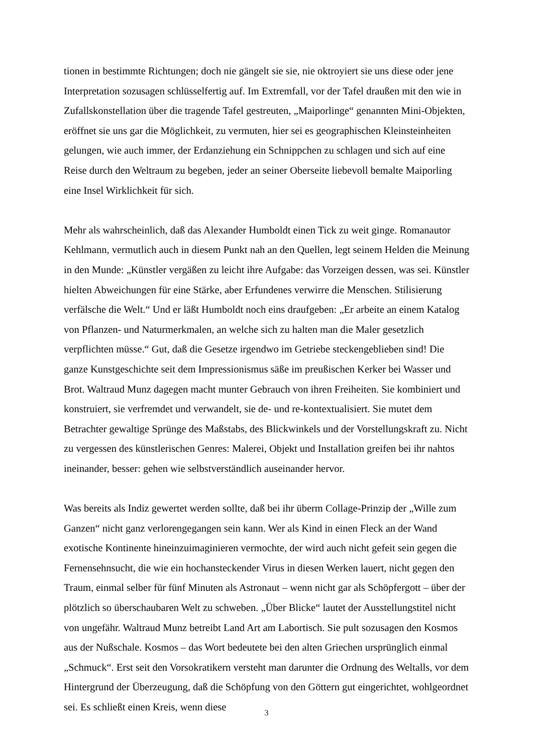tionen in bestimmte Richtungen; doch nie gängelt sie sie, nie oktroyiert sie uns diese oder jene Interpretation sozusagen schlüsselfertig auf. Im Extremfall, vor der Tafel draußen mit den wie in Zufallskonstellation über die tragende Tafel gestreuten, „Maiporlinge“ genannten Mini-Objekten, eröffnet sie uns gar die Möglichkeit, zu vermuten, hier sei es geographischen Kleinsteinheiten gelungen, wie auch immer, der Erdanziehung ein Schnippchen zu schlagen und sich auf eine Reise durch den Weltraum zu begeben, jeder an seiner Oberseite liebevoll bemalte Maiporling eine Insel Wirklichkeit für sich.
Mehr als wahrscheinlich, daß das Alexander Humboldt einen Tick zu weit ginge. Romanautor Kehlmann, vermutlich auch in diesem Punkt nah an den Quellen, legt seinem Helden die Meinung in den Munde: „Künstler vergäßen zu leicht ihre Aufgabe: das Vorzeigen dessen, was sei. Künstler hielten Abweichungen für eine Stärke, aber Erfundenes verwirre die Menschen. Stilisierung verfälsche die Welt.“ Und er läßt Humboldt noch eins draufgeben: „Er arbeite an einem Katalog von Pflanzen- und Naturmerkmalen, an welche sich zu halten man die Maler gesetzlich verpflichten müsse.“ Gut, daß die Gesetze irgendwo im Getriebe steckengeblieben sind! Die ganze Kunstgeschichte seit dem Impressionismus säße im preußischen Kerker bei Wasser und Brot. Waltraud Munz dagegen macht munter Gebrauch von ihren Freiheiten. Sie kombiniert und konstruiert, sie verfremdet und verwandelt, sie de- und re-kontextualisiert. Sie mutet dem Betrachter gewaltige Sprünge des Maßstabs, des Blickwinkels und der Vorstellungskraft zu. Nicht zu vergessen des künstlerischen Genres: Malerei, Objekt und Installation greifen bei ihr nahtos ineinander, besser: gehen wie selbstverständlich auseinander hervor.
Was bereits als Indiz gewertet werden sollte, daß bei ihr überm Collage-Prinzip der „Wille zum Ganzen“ nicht ganz verlorengegangen sein kann. Wer als Kind in einen Fleck an der Wand exotische Kontinente hineinzuimaginieren vermochte, der wird auch nicht gefeit sein gegen die Fernensehnsucht, die wie ein hochansteckender Virus in diesen Werken lauert, nicht gegen den Traum, einmal selber für fünf Minuten als Astronaut – wenn nicht gar als Schöpfergott – über der plötzlich so überschaubaren Welt zu schweben. „Über Blicke“ lautet der Ausstellungstitel nicht von ungefähr. Waltraud Munz betreibt Land Art am Labortisch. Sie pult sozusagen den Kosmos aus der Nußschale. Kosmos – das Wort bedeutete bei den alten Griechen ursprünglich einmal „Schmuck“. Erst seit den Vorsokratikern versteht man darunter die Ordnung des Weltalls, vor dem Hintergrund der Überzeugung, daß die Schöpfung von den Göttern gut eingerichtet, wohlgeordnet sei. Es schließt einen Kreis, wenn diese
3